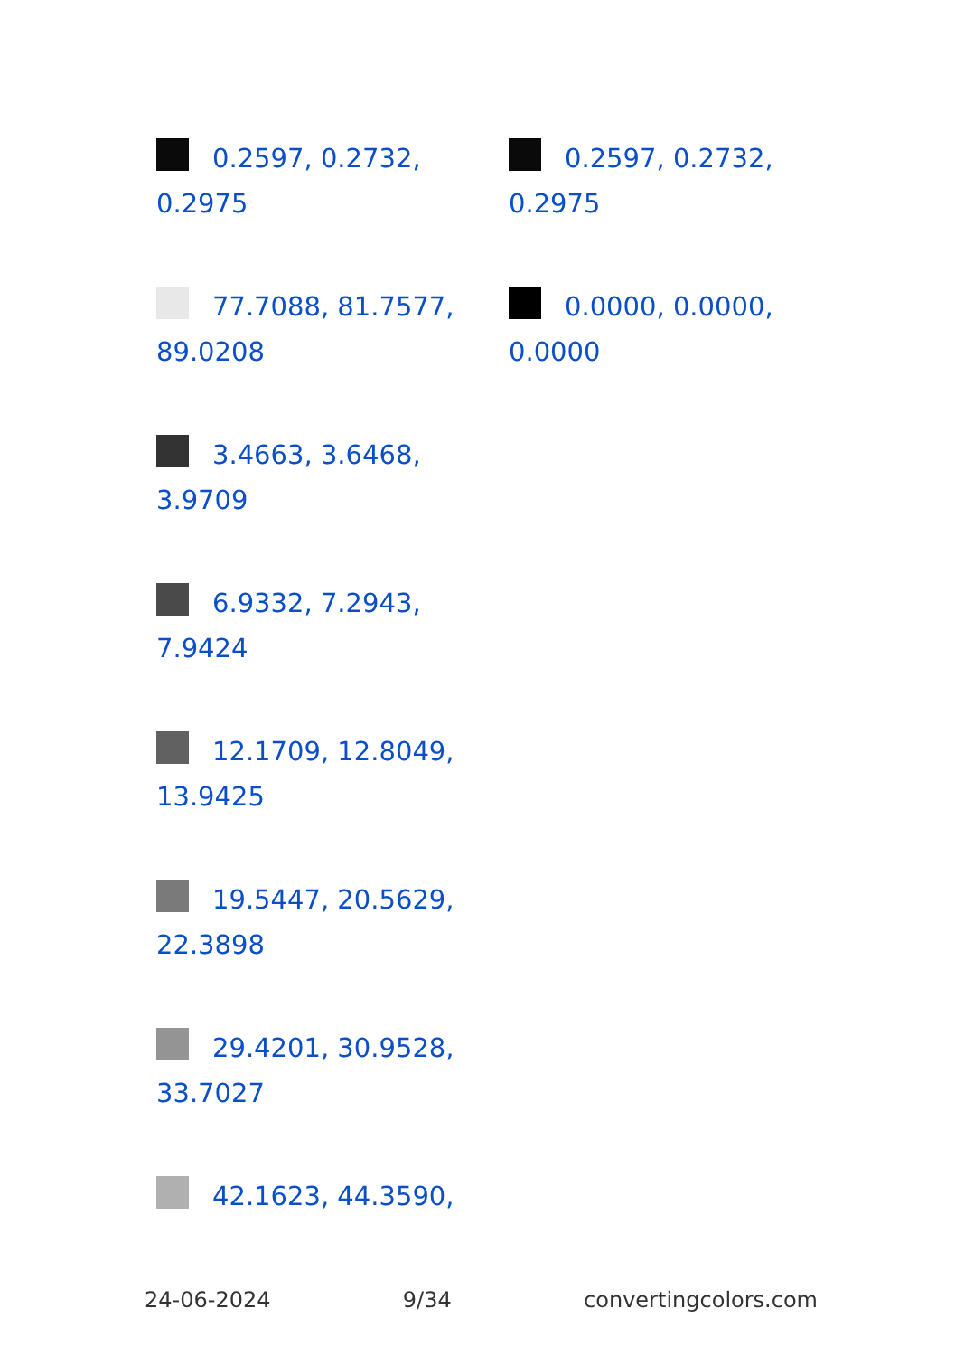0.2597, 0.2732, 0.2975
77.7088, 81.7577, 89.0208
3.4663, 3.6468, 3.9709
6.9332, 7.2943, 7.9424
12.1709, 12.8049, 13.9425
19.5447, 20.5629, 22.3898
29.4201, 30.9528, 33.7027
42.1623, 44.3590,
0.2597, 0.2732, 0.2975
0.0000, 0.0000, 0.0000
24-06-2024 9/34 convertingcolors.com